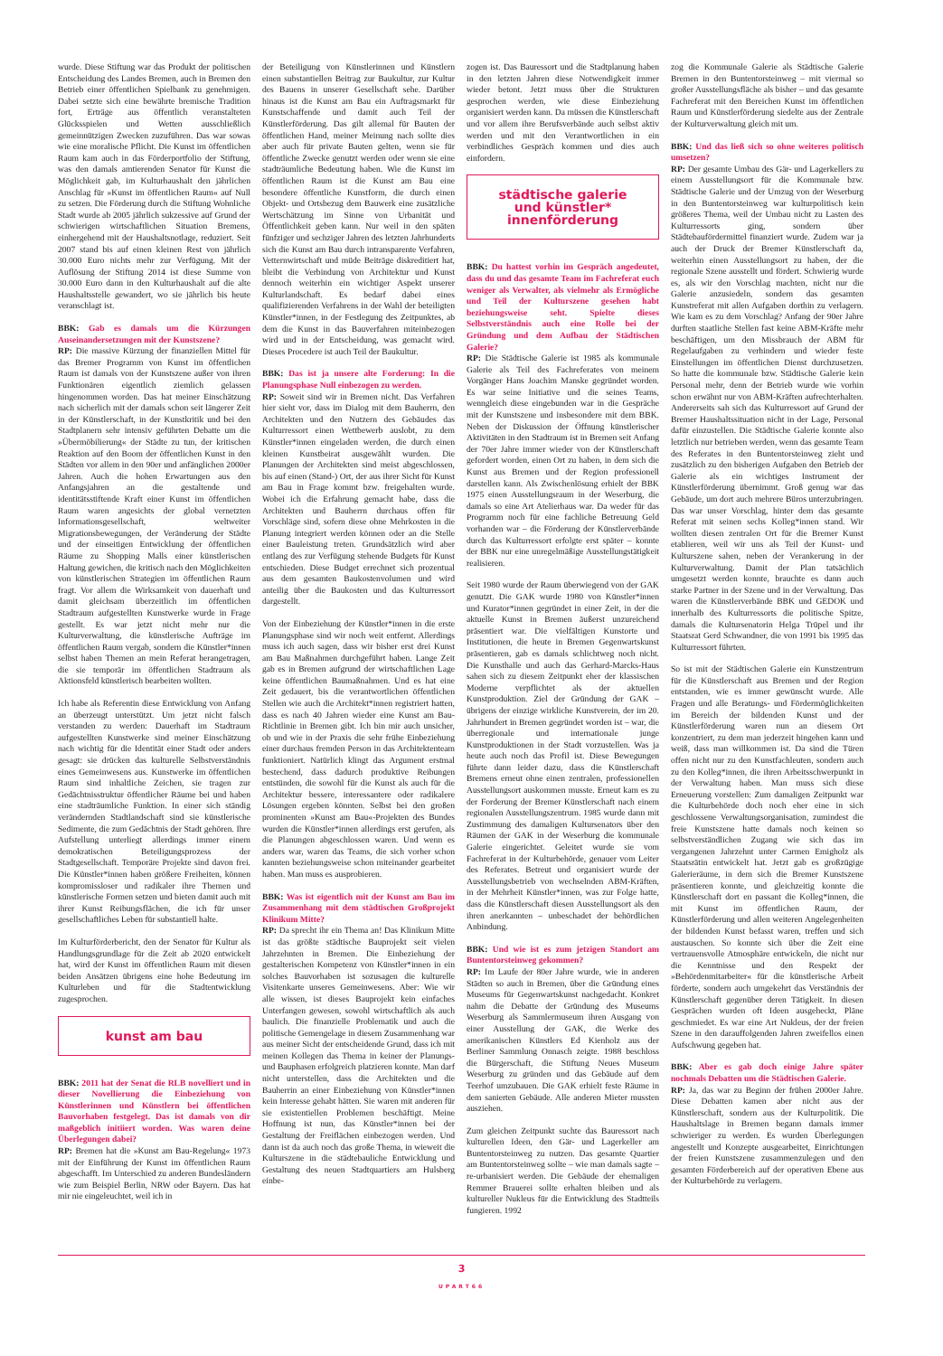wurde. Diese Stiftung war das Produkt der politischen Entscheidung des Landes Bremen, auch in Bremen den Betrieb einer öffentlichen Spielbank zu genehmigen. Dabei setzte sich eine bewährte bremische Tradition fort, Erträge aus öffentlich veranstalteten Glücksspielen und Wetten ausschließlich gemeinnützigen Zwecken zuzuführen. Das war sowas wie eine moralische Pflicht. Die Kunst im öffentlichen Raum kam auch in das Förderportfolio der Stiftung, was den damals amtierenden Senator für Kunst die Möglichkeit gab, im Kulturhaushalt den jährlichen Anschlag für »Kunst im öffentlichen Raum« auf Null zu setzen. Die Förderung durch die Stiftung Wohnliche Stadt wurde ab 2005 jährlich sukzessive auf Grund der schwierigen wirtschaftlichen Situation Bremens, einhergehend mit der Haushaltsnotlage, reduziert. Seit 2007 stand bis auf einen kleinen Rest von jährlich 30.000 Euro nichts mehr zur Verfügung. Mit der Auflösung der Stiftung 2014 ist diese Summe von 30.000 Euro dann in den Kulturhaushalt auf die alte Haushaltsstelle gewandert, wo sie jährlich bis heute veranschlagt ist.
BBK: Gab es damals um die Kürzungen Auseinandersetzungen mit der Kunstszene?
RP: Die massive Kürzung der finanziellen Mittel für das Bremer Programm von Kunst im öffentlichen Raum ist damals von der Kunstszene außer von ihren Funktionären eigentlich ziemlich gelassen hingenommen worden. Das hat meiner Einschätzung nach sicherlich mit der damals schon seit längerer Zeit in der Künstlerschaft, in der Kunstkritik und bei den Stadtplanern sehr intensiv geführten Debatte um die »Übermöbilierung« der Städte zu tun, der kritischen Reaktion auf den Boom der öffentlichen Kunst in den Städten vor allem in den 90er und anfänglichen 2000er Jahren. Auch die hohen Erwartungen aus den Anfangsjahren an die gestaltende und identitätsstiftende Kraft einer Kunst im öffentlichen Raum waren angesichts der global vernetzten Informationsgesellschaft, weltweiter Migrationsbewegungen, der Veränderung der Städte und der einseitigen Entwicklung der öffentlichen Räume zu Shopping Malls einer künstlerischen Haltung gewichen, die kritisch nach den Möglichkeiten von künstlerischen Strategien im öffentlichen Raum fragt. Vor allem die Wirksamkeit von dauerhaft und damit gleichsam überzeitlich im öffentlichen Stadtraum aufgestellten Kunstwerke wurde in Frage gestellt. Es war jetzt nicht mehr nur die Kulturverwaltung, die künstlerische Aufträge im öffentlichen Raum vergab, sondern die Künstler*innen selbst haben Themen an mein Referat herangetragen, die sie temporär im öffentlichen Stadtraum als Aktionsfeld künstlerisch bearbeiten wollten.
Ich habe als Referentin diese Entwicklung von Anfang an überzeugt unterstützt. Um jetzt nicht falsch verstanden zu werden: Dauerhaft im Stadtraum aufgestellten Kunstwerke sind meiner Einschätzung nach wichtig für die Identität einer Stadt oder anders gesagt: sie drücken das kulturelle Selbstverständnis eines Gemeinwesens aus. Kunstwerke im öffentlichen Raum sind inhaltliche Zeichen, sie tragen zur Gedächtnisstruktur öffentlicher Räume bei und haben eine stadträumliche Funktion. In einer sich ständig verändernden Stadtlandschaft sind sie künstlerische Sedimente, die zum Gedächtnis der Stadt gehören. Ihre Aufstellung unterliegt allerdings immer einem demokratischen Beteiligungsprozess der Stadtgesellschaft. Temporäre Projekte sind davon frei. Die Künstler*innen haben größere Freiheiten, können kompromissloser und radikaler ihre Themen und künstlerische Formen setzen und bieten damit auch mit ihrer Kunst Reibungsflächen, die ich für unser gesellschaftliches Leben für substantiell halte.
Im Kulturförderbericht, den der Senator für Kultur als Handlungsgrundlage für die Zeit ab 2020 entwickelt hat, wird der Kunst im öffentlichen Raum mit diesen beiden Ansätzen übrigens eine hohe Bedeutung im Kulturleben und für die Stadtentwicklung zugesprochen.
kunst am bau
BBK: 2011 hat der Senat die RLB novelliert und in dieser Novellierung die Einbeziehung von Künstlerinnen und Künstlern bei öffentlichen Bauvorhaben festgelegt. Das ist damals von dir maßgeblich initiiert worden. Was waren deine Überlegungen dabei?
RP: Bremen hat die »Kunst am Bau-Regelung« 1973 mit der Einführung der Kunst im öffentlichen Raum abgeschafft. Im Unterschied zu anderen Bundesländern wie zum Beispiel Berlin, NRW oder Bayern. Das hat mir nie eingeleuchtet, weil ich in
der Beteiligung von Künstlerinnen und Künstlern einen substantiellen Beitrag zur Baukultur, zur Kultur des Bauens in unserer Gesellschaft sehe. Darüber hinaus ist die Kunst am Bau ein Auftragsmarkt für Kunstschaffende und damit auch Teil der Künstlerförderung. Das gilt allemal für Bauten der öffentlichen Hand, meiner Meinung nach sollte dies aber auch für private Bauten gelten, wenn sie für öffentliche Zwecke genutzt werden oder wenn sie eine stadträumliche Bedeutung haben. Wie die Kunst im öffentlichen Raum ist die Kunst am Bau eine besondere öffentliche Kunstform, die durch einen Objekt- und Ortsbezug dem Bauwerk eine zusätzliche Wertschätzung im Sinne von Urbanität und Öffentlichkeit geben kann. Nur weil in den späten fünfziger und sechziger Jahren des letzten Jahrhunderts sich die Kunst am Bau durch intransparente Verfahren, Vetternwirtschaft und müde Beiträge diskreditiert hat, bleibt die Verbindung von Architektur und Kunst dennoch weiterhin ein wichtiger Aspekt unserer Kulturlandschaft. Es bedarf dabei eines qualifizierenden Verfahrens in der Wahl der beteiligten Künstler*innen, in der Festlegung des Zeitpunktes, ab dem die Kunst in das Bauverfahren miteinbezogen wird und in der Entscheidung, was gemacht wird. Dieses Procedere ist auch Teil der Baukultur.
BBK: Das ist ja unsere alte Forderung: In die Planungsphase Null einbezogen zu werden.
RP: Soweit sind wir in Bremen nicht. Das Verfahren hier sieht vor, dass im Dialog mit dem Bauherrn, den Architekten und den Nutzern des Gebäudes das Kulturressort einen Wettbewerb auslobt, zu dem Künstler*innen eingeladen werden, die durch einen kleinen Kunstbeirat ausgewählt wurden. Die Planungen der Architekten sind meist abgeschlossen, bis auf einen (Stand-) Ort, der aus ihrer Sicht für Kunst am Bau in Frage kommt bzw. freigehalten wurde. Wobei ich die Erfahrung gemacht habe, dass die Architekten und Bauherrn durchaus offen für Vorschläge sind, sofern diese ohne Mehrkosten in die Planung integriert werden können oder an die Stelle einer Bauleistung treten. Grundsätzlich wird aber entlang des zur Verfügung stehende Budgets für Kunst entschieden. Diese Budget errechnet sich prozentual aus dem gesamten Baukostenvolumen und wird anteilig über die Baukosten und das Kulturressort dargestellt.
Von der Einbeziehung der Künstler*innen in die erste Planungsphase sind wir noch weit entfernt. Allerdings muss ich auch sagen, dass wir bisher erst drei Kunst am Bau Maßnahmen durchgeführt haben. Lange Zeit gab es in Bremen aufgrund der wirtschaftlichen Lage keine öffentlichen Baumaßnahmen. Und es hat eine Zeit gedauert, bis die verantwortlichen öffentlichen Stellen wie auch die Architekt*innen registriert hatten, dass es nach 40 Jahren wieder eine Kunst am Bau-Richtlinie in Bremen gibt. Ich bin mir auch unsicher, ob und wie in der Praxis die sehr frühe Einbeziehung einer durchaus fremden Person in das Architektenteam funktioniert. Natürlich klingt das Argument erstmal bestechend, dass dadurch produktive Reibungen entstünden, die sowohl für die Kunst als auch für die Architektur bessere, interessantere oder radikalere Lösungen ergeben könnten. Selbst bei den großen prominenten »Kunst am Bau«-Projekten des Bundes wurden die Künstler*innen allerdings erst gerufen, als die Planungen abgeschlossen waren. Und wenn es anders war, waren das Teams, die sich vorher schon kannten beziehungsweise schon miteinander gearbeitet haben. Man muss es ausprobieren.
BBK: Was ist eigentlich mit der Kunst am Bau im Zusammenhang mit dem städtischen Großprojekt Klinikum Mitte?
RP: Da sprecht ihr ein Thema an! Das Klinikum Mitte ist das größte städtische Bauprojekt seit vielen Jahrzehnten in Bremen. Die Einbeziehung der gestalterischen Kompetenz von Künstler*innen in ein solches Bauvorhaben ist sozusagen die kulturelle Visitenkarte unseres Gemeinwesens. Aber: Wie wir alle wissen, ist dieses Bauprojekt kein einfaches Unterfangen gewesen, sowohl wirtschaftlich als auch baulich. Die finanzielle Problematik und auch die politische Gemengelage in diesem Zusammenhang war aus meiner Sicht der entscheidende Grund, dass ich mit meinen Kollegen das Thema in keiner der Planungs- und Bauphasen erfolgreich platzieren konnte. Man darf nicht unterstellen, dass die Architekten und die Bauherrin an einer Einbeziehung von Künstler*innen kein Interesse gehabt hätten. Sie waren mit anderen für sie existentiellen Problemen beschäftigt. Meine Hoffnung ist nun, das Künstler*innen bei der Gestaltung der Freiflächen einbezogen werden. Und dann ist da auch noch das große Thema, in wieweit die Kulturszene in die städtebauliche Entwicklung und Gestaltung des neuen Stadtquartiers am Hulsberg einbe-
zogen ist. Das Bauressort und die Stadtplanung haben in den letzten Jahren diese Notwendigkeit immer wieder betont. Jetzt muss über die Strukturen gesprochen werden, wie diese Einbeziehung organisiert werden kann. Da müssen die Künstlerschaft und vor allem ihre Berufsverbände auch selbst aktiv werden und mit den Verantwortlichen in ein verbindliches Gespräch kommen und dies auch einfordern.
städtische galerie
und künstler*
innenförderung
BBK: Du hattest vorhin im Gespräch angedeutet, dass du und das gesamte Team im Fachreferat euch weniger als Verwalter, als vielmehr als Ermögliche und Teil der Kulturszene gesehen habt beziehungsweise seht. Spielte dieses Selbstverständnis auch eine Rolle bei der Gründung und dem Aufbau der Städtischen Galerie?
RP: Die Städtische Galerie ist 1985 als kommunale Galerie als Teil des Fachreferates von meinem Vorgänger Hans Joachim Manske gegründet worden. Es war seine Initiative und die seines Teams, wenngleich diese eingebunden war in die Gespräche mit der Kunstszene und insbesondere mit dem BBK. Neben der Diskussion der Öffnung künstlerischer Aktivitäten in den Stadtraum ist in Bremen seit Anfang der 70er Jahre immer wieder von der Künstlerschaft gefordert worden, einen Ort zu haben, in dem sich die Kunst aus Bremen und der Region professionell darstellen kann. Als Zwischenlösung erhielt der BBK 1975 einen Ausstellungsraum in der Weserburg, die damals so eine Art Atelierhaus war. Da weder für das Programm noch für eine fachliche Betreuung Geld vorhanden war – die Förderung der Künstlerverbände durch das Kulturressort erfolgte erst später – konnte der BBK nur eine unregelmäßige Ausstellungstätigkeit realisieren.
Seit 1980 wurde der Raum überwiegend von der GAK genutzt. Die GAK wurde 1980 von Künstler*innen und Kurator*innen gegründet in einer Zeit, in der die aktuelle Kunst in Bremen äußerst unzureichend präsentiert war. Die vielfältigen Kunstorte und Institutionen, die heute in Bremen Gegenwartskunst präsentieren, gab es damals schlichtweg noch nicht. Die Kunsthalle und auch das Gerhard-Marcks-Haus sahen sich zu diesem Zeitpunkt eher der klassischen Moderne verpflichtet als der aktuellen Kunstproduktion. Ziel der Gründung der GAK – übrigens der einzige wirkliche Kunstverein, der im 20. Jahrhundert in Bremen gegründet worden ist – war, die überregionale und internationale junge Kunstproduktionen in der Stadt vorzustellen. Was ja heute auch noch das Profil ist. Diese Bewegungen führte dann leider dazu, dass die Künstlerschaft Bremens erneut ohne einen zentralen, professionellen Ausstellungsort auskommen musste. Erneut kam es zu der Forderung der Bremer Künstlerschaft nach einem regionalen Ausstellungszentrum. 1985 wurde dann mit Zustimmung des damaligen Kultursenators über den Räumen der GAK in der Weserburg die kommunale Galerie eingerichtet. Geleitet wurde sie vom Fachreferat in der Kulturbehörde, genauer vom Leiter des Referates. Betreut und organisiert wurde der Ausstellungsbetrieb von wechselnden ABM-Kräften, in der Mehrheit Künstler*innen, was zur Folge hatte, dass die Künstlerschaft diesen Ausstellungsort als den ihren anerkannten – unbeschadet der behördlichen Anbindung.
BBK: Und wie ist es zum jetzigen Standort am Buntentorsteinweg gekommen?
RP: Im Laufe der 80er Jahre wurde, wie in anderen Städten so auch in Bremen, über die Gründung eines Museums für Gegenwartskunst nachgedacht. Konkret nahm die Debatte der Gründung des Museums Weserburg als Sammlermuseum ihren Ausgang von einer Ausstellung der GAK, die Werke des amerikanischen Künstlers Ed Kienholz aus der Berliner Sammlung Onnasch zeigte. 1988 beschloss die Bürgerschaft, die Stiftung Neues Museum Weserburg zu gründen und das Gebäude auf dem Teerhof umzubauen. Die GAK erhielt feste Räume in dem sanierten Gebäude. Alle anderen Mieter mussten ausziehen.
Zum gleichen Zeitpunkt suchte das Bauressort nach kulturellen Ideen, den Gär- und Lagerkeller am Buntentorsteinweg zu nutzen. Das gesamte Quartier am Buntentorsteinweg sollte – wie man damals sagte – re-urbanisiert werden. Die Gebäude der ehemaligen Remmer Brauerei sollte erhalten bleiben und als kultureller Nukleus für die Entwicklung des Stadtteils fungieren. 1992
zog die Kommunale Galerie als Städtische Galerie Bremen in den Buntentorsteinweg – mit viermal so großer Ausstellungsfläche als bisher – und das gesamte Fachreferat mit den Bereichen Kunst im öffentlichen Raum und Künstlerförderung siedelte aus der Zentrale der Kulturverwaltung gleich mit um.
BBK: Und das ließ sich so ohne weiteres politisch umsetzen?
RP: Der gesamte Umbau des Gär- und Lagerkellers zu einem Ausstellungsort für die Kommunale bzw. Städtische Galerie und der Umzug von der Weserburg in den Buntentorsteinweg war kulturpolitisch kein größeres Thema, weil der Umbau nicht zu Lasten des Kulturressorts ging, sondern über Städtebaufördermittel finanziert wurde. Zudem war ja auch der Druck der Bremer Künstlerschaft da, weiterhin einen Ausstellungsort zu haben, der die regionale Szene ausstellt und fördert. Schwierig wurde es, als wir den Vorschlag machten, nicht nur die Galerie anzusiedeln, sondern das gesamten Kunstreferat mit allen Aufgaben dorthin zu verlagern. Wie kam es zu dem Vorschlag? Anfang der 90er Jahre durften staatliche Stellen fast keine ABM-Kräfte mehr beschäftigen, um den Missbrauch der ABM für Regelaufgaben zu verhindern und wieder feste Einstellungen im öffentlichen Dienst durchzusetzen. So hatte die kommunale bzw. Städtische Galerie kein Personal mehr, denn der Betrieb wurde wie vorhin schon erwähnt nur von ABM-Kräften aufrechterhalten. Andererseits sah sich das Kulturressort auf Grund der Bremer Haushaltssituation nicht in der Lage, Personal dafür einzustellen. Die Städtische Galerie konnte also letztlich nur betrieben werden, wenn das gesamte Team des Referates in den Buntentorsteinweg zieht und zusätzlich zu den bisherigen Aufgaben den Betrieb der Galerie als ein wichtiges Instrument der Künstlerförderung übernimmt. Groß genug war das Gebäude, um dort auch mehrere Büros unterzubringen. Das war unser Vorschlag, hinter dem das gesamte Referat mit seinen sechs Kolleg*innen stand. Wir wollten diesen zentralen Ort für die Bremer Kunst etablieren, weil wir uns als Teil der Kunst- und Kulturszene sahen, neben der Verankerung in der Kulturverwaltung. Damit der Plan tatsächlich umgesetzt werden konnte, brauchte es dann auch starke Partner in der Szene und in der Verwaltung. Das waren die Künstlerverbände BBK und GEDOK und innerhalb des Kulturressorts die politische Spitze, damals die Kultursenatorin Helga Trüpel und ihr Staatsrat Gerd Schwandner, die von 1991 bis 1995 das Kulturressort führten.
So ist mit der Städtischen Galerie ein Kunstzentrum für die Künstlerschaft aus Bremen und der Region entstanden, wie es immer gewünscht wurde. Alle Fragen und alle Beratungs- und Fördermöglichkeiten im Bereich der bildenden Kunst und der Künstlerförderung waren nun an diesem Ort konzentriert, zu dem man jederzeit hingehen kann und weiß, dass man willkommen ist. Da sind die Türen offen nicht nur zu den Kunstfachleuten, sondern auch zu den Kolleg*innen, die ihren Arbeitsschwerpunkt in der Verwaltung haben. Man muss sich diese Erneuerung vorstellen: Zum damaligen Zeitpunkt war die Kulturbehörde doch noch eher eine in sich geschlossene Verwaltungsorganisation, zumindest die freie Kunstszene hatte damals noch keinen so selbstverständlichen Zugang wie sich das im vergangenen Jahrzehnt unter Carmen Emigholz als Staatsrätin entwickelt hat. Jetzt gab es großzügige Galerieräume, in dem sich die Bremer Kunstszene präsentieren konnte, und gleichzeitig konnte die Künstlerschaft dort en passant die Kolleg*innen, die mit Kunst im öffentlichen Raum, der Künstlerförderung und allen weiteren Angelegenheiten der bildenden Kunst befasst waren, treffen und sich austauschen. So konnte sich über die Zeit eine vertrauensvolle Atmosphäre entwickeln, die nicht nur die Kenntnisse und den Respekt der »Behördenmitarbeiter« für die künstlerische Arbeit förderte, sondern auch umgekehrt das Verständnis der Künstlerschaft gegenüber deren Tätigkeit. In diesen Gesprächen wurden oft Ideen ausgeheckt, Pläne geschmiedet. Es war eine Art Nukleus, der der freien Szene in den darauffolgenden Jahren zweifellos einen Aufschwung gegeben hat.
BBK: Aber es gab doch einige Jahre später nochmals Debatten um die Städtischen Galerie.
RP: Ja, das war zu Beginn der frühen 2000er Jahre. Diese Debatten kamen aber nicht aus der Künstlerschaft, sondern aus der Kulturpolitik. Die Haushaltslage in Bremen begann damals immer schwieriger zu werden. Es wurden Überlegungen angestellt und Konzepte ausgearbeitet, Einrichtungen der freien Kunstszene zusammenzulegen und den gesamten Förderbereich auf der operativen Ebene aus der Kulturbehörde zu verlagern.
3
UPART66